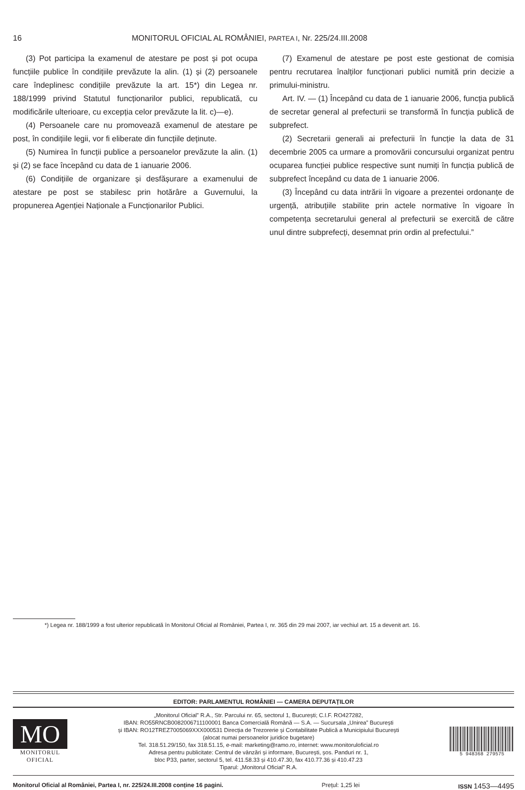16 MONITORUL OFICIAL AL ROMÂNIEI, PARTEA I, Nr. 225/24.III.2008
(3) Pot participa la examenul de atestare pe post și pot ocupa funcțiile publice în condițiile prevăzute la alin. (1) și (2) persoanele care îndeplinesc condițiile prevăzute la art. 15*) din Legea nr. 188/1999 privind Statutul funcționarilor publici, republicată, cu modificările ulterioare, cu excepția celor prevăzute la lit. c)—e).
(4) Persoanele care nu promovează examenul de atestare pe post, în condițiile legii, vor fi eliberate din funcțiile deținute.
(5) Numirea în funcții publice a persoanelor prevăzute la alin. (1) și (2) se face începând cu data de 1 ianuarie 2006.
(6) Condițiile de organizare și desfășurare a examenului de atestare pe post se stabilesc prin hotărâre a Guvernului, la propunerea Agenției Naționale a Funcționarilor Publici.
(7) Examenul de atestare pe post este gestionat de comisia pentru recrutarea înalților funcționari publici numită prin decizie a primului-ministru.
Art. IV. — (1) Începând cu data de 1 ianuarie 2006, funcția publică de secretar general al prefecturii se transformă în funcția publică de subprefect.
(2) Secretarii generali ai prefecturii în funcție la data de 31 decembrie 2005 ca urmare a promovării concursului organizat pentru ocuparea funcției publice respective sunt numiți în funcția publică de subprefect începând cu data de 1 ianuarie 2006.
(3) Începând cu data intrării în vigoare a prezentei ordonanțe de urgență, atribuțiile stabilite prin actele normative în vigoare în competența secretarului general al prefecturii se exercită de către unul dintre subprefecți, desemnat prin ordin al prefectului.”
*) Legea nr. 188/1999 a fost ulterior republicată în Monitorul Oficial al României, Partea I, nr. 365 din 29 mai 2007, iar vechiul art. 15 a devenit art. 16.
EDITOR: PARLAMENTUL ROMÂNIEI — CAMERA DEPUTAȚILOR
MO
MONITORUL
OFICIAL
„Monitorul Oficial” R.A., Str. Parcului nr. 65, sectorul 1, București; C.I.F. RO427282,
IBAN: RO55RNCB0082006711100001 Banca Comercială Română — S.A. — Sucursala „Unirea” București
și IBAN: RO12TREZ7005069XXX000531 Direcția de Trezorerie și Contabilitate Publică a Municipiului București
(alocat numai persoanelor juridice bugetare)
Tel. 318.51.29/150, fax 318.51.15, e-mail: marketing@ramo.ro, internet: www.monitoruloficial.ro
Adresa pentru publicitate: Centrul de vânzări și informare, București, șos. Panduri nr. 1,
bloc P33, parter, sectorul 5, tel. 411.58.33 și 410.47.30, fax 410.77.36 și 410.47.23
Tiparul: „Monitorul Oficial” R.A.
5 948368 279575
Monitorul Oficial al României, Partea I, nr. 225/24.III.2008 conține 16 pagini. Prețul: 1,25 lei ISSN 1453—4495